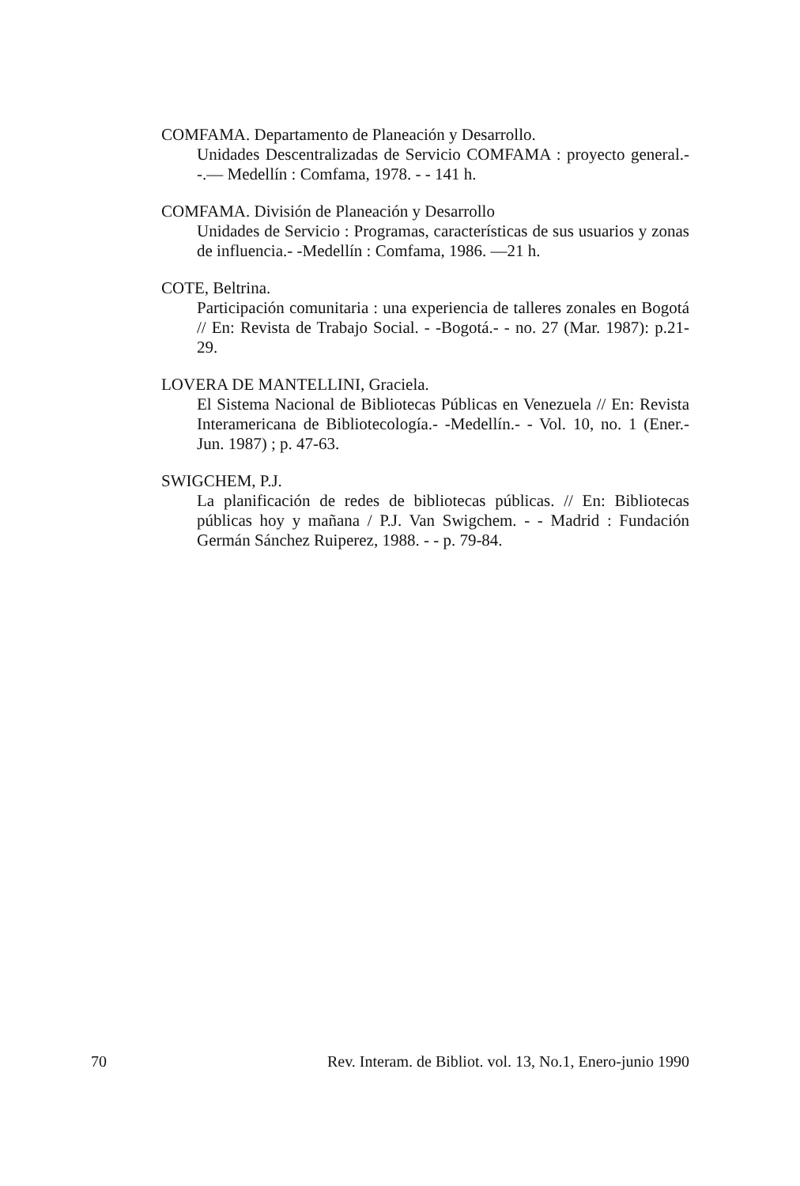COMFAMA. Departamento de Planeación y Desarrollo.
Unidades Descentralizadas de Servicio COMFAMA : proyecto general.- -.— Medellín : Comfama, 1978. - - 141 h.
COMFAMA. División de Planeación y Desarrollo
Unidades de Servicio : Programas, características de sus usuarios y zonas de influencia.- -Medellín : Comfama, 1986. —21 h.
COTE, Beltrina.
Participación comunitaria : una experiencia de talleres zonales en Bogotá // En: Revista de Trabajo Social. - -Bogotá.- - no. 27 (Mar. 1987): p.21-29.
LOVERA DE MANTELLINI, Graciela.
El Sistema Nacional de Bibliotecas Públicas en Venezuela // En: Revista Interamericana de Bibliotecología.- -Medellín.- - Vol. 10, no. 1 (Ener.- Jun. 1987) ; p. 47-63.
SWIGCHEM, P.J.
La planificación de redes de bibliotecas públicas. // En: Bibliotecas públicas hoy y mañana / P.J. Van Swigchem. - - Madrid : Fundación Germán Sánchez Ruiperez, 1988. - - p. 79-84.
70 Rev. Interam. de Bibliot. vol. 13, No.1, Enero-junio 1990